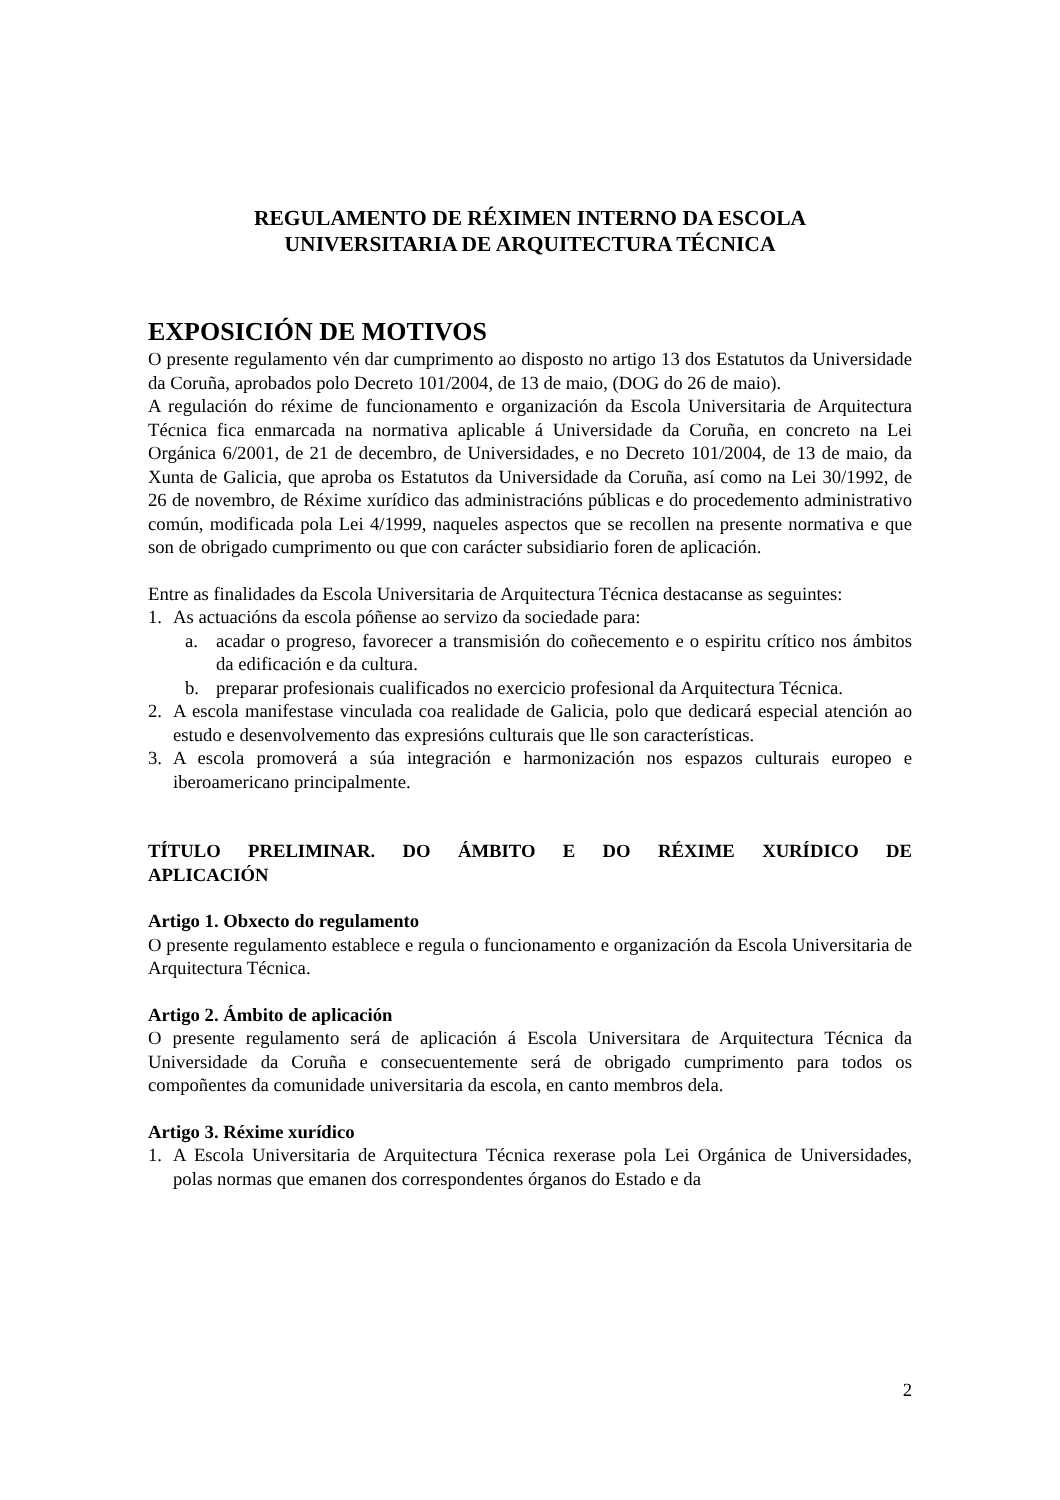REGULAMENTO DE RÉXIMEN INTERNO DA ESCOLA
UNIVERSITARIA DE ARQUITECTURA TÉCNICA
EXPOSICIÓN DE MOTIVOS
O presente regulamento vén dar cumprimento ao disposto no artigo 13 dos Estatutos da Universidade da Coruña, aprobados polo Decreto 101/2004, de 13 de maio, (DOG do 26 de maio).
A regulación do réxime de funcionamento e organización da Escola Universitaria de Arquitectura Técnica fica enmarcada na normativa aplicable á Universidade da Coruña, en concreto na Lei Orgánica 6/2001, de 21 de decembro, de Universidades, e no Decreto 101/2004, de 13 de maio, da Xunta de Galicia, que aproba os Estatutos da Universidade da Coruña, así como na Lei 30/1992, de 26 de novembro, de Réxime xurídico das administracións públicas e do procedemento administrativo común, modificada pola Lei 4/1999, naqueles aspectos que se recollen na presente normativa e que son de obrigado cumprimento ou que con carácter subsidiario foren de aplicación.
Entre as finalidades da Escola Universitaria de Arquitectura Técnica destacanse as seguintes:
1. As actuacións da escola póñense ao servizo da sociedade para:
a. acadar o progreso, favorecer a transmisión do coñecemento e o espiritu crítico nos ámbitos da edificación e da cultura.
b. preparar profesionais cualificados no exercicio profesional da Arquitectura Técnica.
2. A escola manifestase vinculada coa realidade de Galicia, polo que dedicará especial atención ao estudo e desenvolvemento das expresións culturais que lle son características.
3. A escola promoverá a súa integración e harmonización nos espazos culturais europeo e iberoamericano principalmente.
TÍTULO PRELIMINAR. DO ÁMBITO E DO RÉXIME XURÍDICO DE
APLICACIÓN
Artigo 1. Obxecto do regulamento
O presente regulamento establece e regula o funcionamento e organización da Escola Universitaria de Arquitectura Técnica.
Artigo 2. Ámbito de aplicación
O presente regulamento será de aplicación á Escola Universitara de Arquitectura Técnica da Universidade da Coruña e consecuentemente será de obrigado cumprimento para todos os compoñentes da comunidade universitaria da escola, en canto membros dela.
Artigo 3. Réxime xurídico
1. A Escola Universitaria de Arquitectura Técnica rexerase pola Lei Orgánica de Universidades, polas normas que emanen dos correspondentes órganos do Estado e da
2